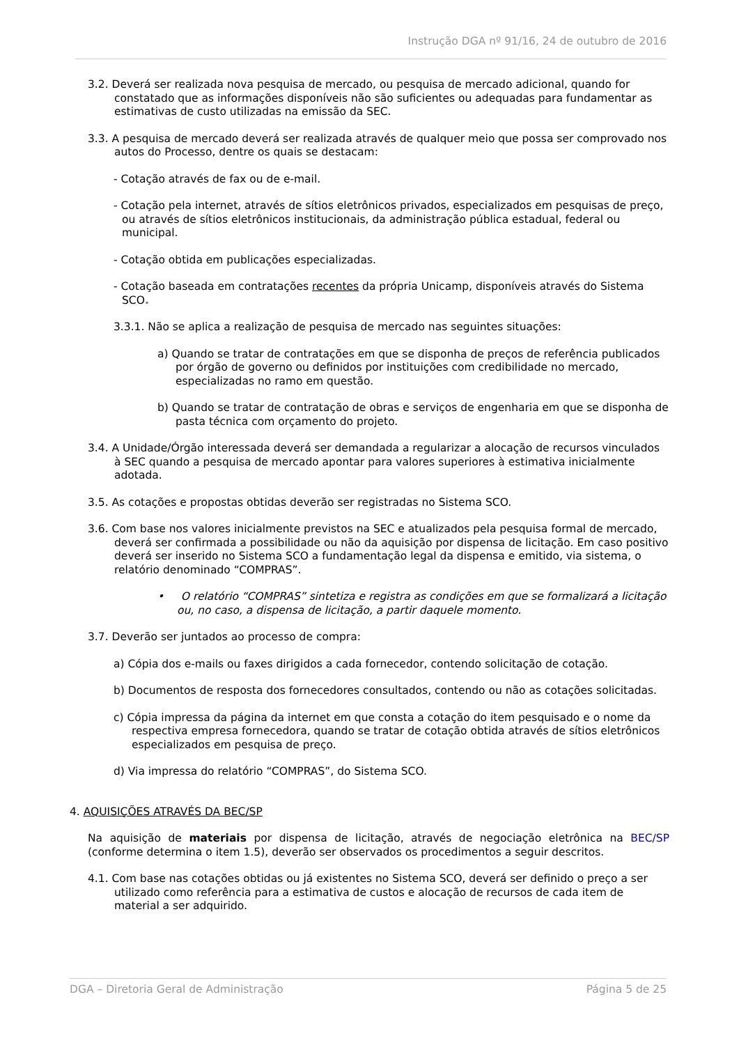Instrução DGA nº 91/16, 24 de outubro de 2016
3.2. Deverá ser realizada nova pesquisa de mercado, ou pesquisa de mercado adicional, quando for constatado que as informações disponíveis não são suficientes ou adequadas para fundamentar as estimativas de custo utilizadas na emissão da SEC.
3.3. A pesquisa de mercado deverá ser realizada através de qualquer meio que possa ser comprovado nos autos do Processo, dentre os quais se destacam:
- Cotação através de fax ou de e-mail.
- Cotação pela internet, através de sítios eletrônicos privados, especializados em pesquisas de preço, ou através de sítios eletrônicos institucionais, da administração pública estadual, federal ou municipal.
- Cotação obtida em publicações especializadas.
- Cotação baseada em contratações recentes da própria Unicamp, disponíveis através do Sistema SCO.
3.3.1. Não se aplica a realização de pesquisa de mercado nas seguintes situações:
a) Quando se tratar de contratações em que se disponha de preços de referência publicados por órgão de governo ou definidos por instituições com credibilidade no mercado, especializadas no ramo em questão.
b) Quando se tratar de contratação de obras e serviços de engenharia em que se disponha de pasta técnica com orçamento do projeto.
3.4. A Unidade/Órgão interessada deverá ser demandada a regularizar a alocação de recursos vinculados à SEC quando a pesquisa de mercado apontar para valores superiores à estimativa inicialmente adotada.
3.5. As cotações e propostas obtidas deverão ser registradas no Sistema SCO.
3.6. Com base nos valores inicialmente previstos na SEC e atualizados pela pesquisa formal de mercado, deverá ser confirmada a possibilidade ou não da aquisição por dispensa de licitação. Em caso positivo deverá ser inserido no Sistema SCO a fundamentação legal da dispensa e emitido, via sistema, o relatório denominado “COMPRAS”.
• O relatório “COMPRAS” sintetiza e registra as condições em que se formalizará a licitação ou, no caso, a dispensa de licitação, a partir daquele momento.
3.7. Deverão ser juntados ao processo de compra:
a) Cópia dos e-mails ou faxes dirigidos a cada fornecedor, contendo solicitação de cotação.
b) Documentos de resposta dos fornecedores consultados, contendo ou não as cotações solicitadas.
c) Cópia impressa da página da internet em que consta a cotação do item pesquisado e o nome da respectiva empresa fornecedora, quando se tratar de cotação obtida através de sítios eletrônicos especializados em pesquisa de preço.
d) Via impressa do relatório “COMPRAS”, do Sistema SCO.
4. AQUISIÇÕES ATRAVÉS DA BEC/SP
Na aquisição de materiais por dispensa de licitação, através de negociação eletrônica na BEC/SP (conforme determina o item 1.5), deverão ser observados os procedimentos a seguir descritos.
4.1. Com base nas cotações obtidas ou já existentes no Sistema SCO, deverá ser definido o preço a ser utilizado como referência para a estimativa de custos e alocação de recursos de cada item de material a ser adquirido.
DGA – Diretoria Geral de Administração Página 5 de 25